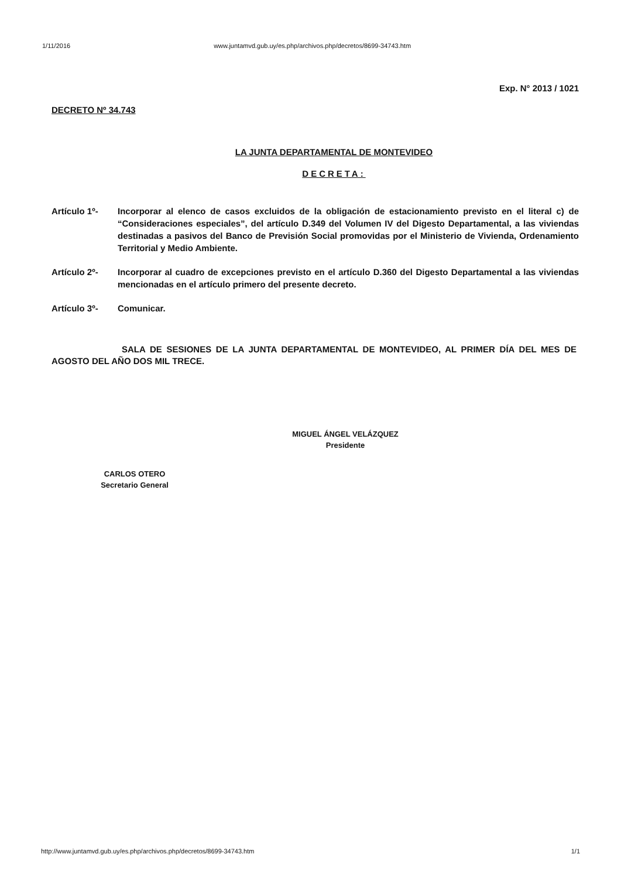1/11/2016 www.juntamvd.gub.uy/es.php/archivos.php/decretos/8699-34743.htm
Exp. N° 2013 / 1021
DECRETO Nº 34.743
LA JUNTA DEPARTAMENTAL DE MONTEVIDEO
DECRETA:
Artículo 1º- Incorporar al elenco de casos excluidos de la obligación de estacionamiento previsto en el literal c) de “Consideraciones especiales”, del artículo D.349 del Volumen IV del Digesto Departamental, a las viviendas destinadas a pasivos del Banco de Previsión Social promovidas por el Ministerio de Vivienda, Ordenamiento Territorial y Medio Ambiente.
Artículo 2º- Incorporar al cuadro de excepciones previsto en el artículo D.360 del Digesto Departamental a las viviendas mencionadas en el artículo primero del presente decreto.
Artículo 3º- Comunicar.
SALA DE SESIONES DE LA JUNTA DEPARTAMENTAL DE MONTEVIDEO, AL PRIMER DÍA DEL MES DE AGOSTO DEL AÑO DOS MIL TRECE.
MIGUEL ÁNGEL VELÁZQUEZ
Presidente
CARLOS OTERO
Secretario General
http://www.juntamvd.gub.uy/es.php/archivos.php/decretos/8699-34743.htm 1/1